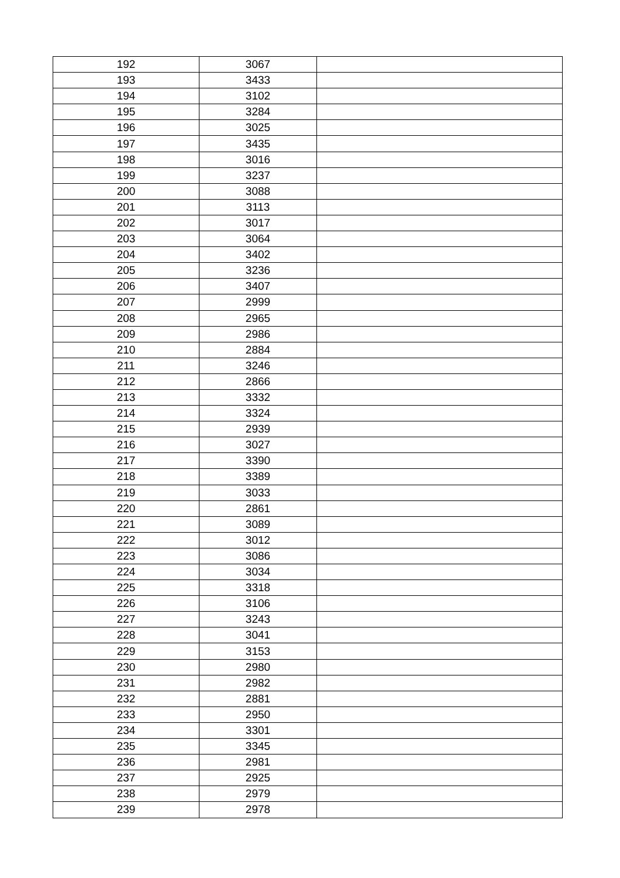| 192 | 3067 | |
| 193 | 3433 | |
| 194 | 3102 | |
| 195 | 3284 | |
| 196 | 3025 | |
| 197 | 3435 | |
| 198 | 3016 | |
| 199 | 3237 | |
| 200 | 3088 | |
| 201 | 3113 | |
| 202 | 3017 | |
| 203 | 3064 | |
| 204 | 3402 | |
| 205 | 3236 | |
| 206 | 3407 | |
| 207 | 2999 | |
| 208 | 2965 | |
| 209 | 2986 | |
| 210 | 2884 | |
| 211 | 3246 | |
| 212 | 2866 | |
| 213 | 3332 | |
| 214 | 3324 | |
| 215 | 2939 | |
| 216 | 3027 | |
| 217 | 3390 | |
| 218 | 3389 | |
| 219 | 3033 | |
| 220 | 2861 | |
| 221 | 3089 | |
| 222 | 3012 | |
| 223 | 3086 | |
| 224 | 3034 | |
| 225 | 3318 | |
| 226 | 3106 | |
| 227 | 3243 | |
| 228 | 3041 | |
| 229 | 3153 | |
| 230 | 2980 | |
| 231 | 2982 | |
| 232 | 2881 | |
| 233 | 2950 | |
| 234 | 3301 | |
| 235 | 3345 | |
| 236 | 2981 | |
| 237 | 2925 | |
| 238 | 2979 | |
| 239 | 2978 | |